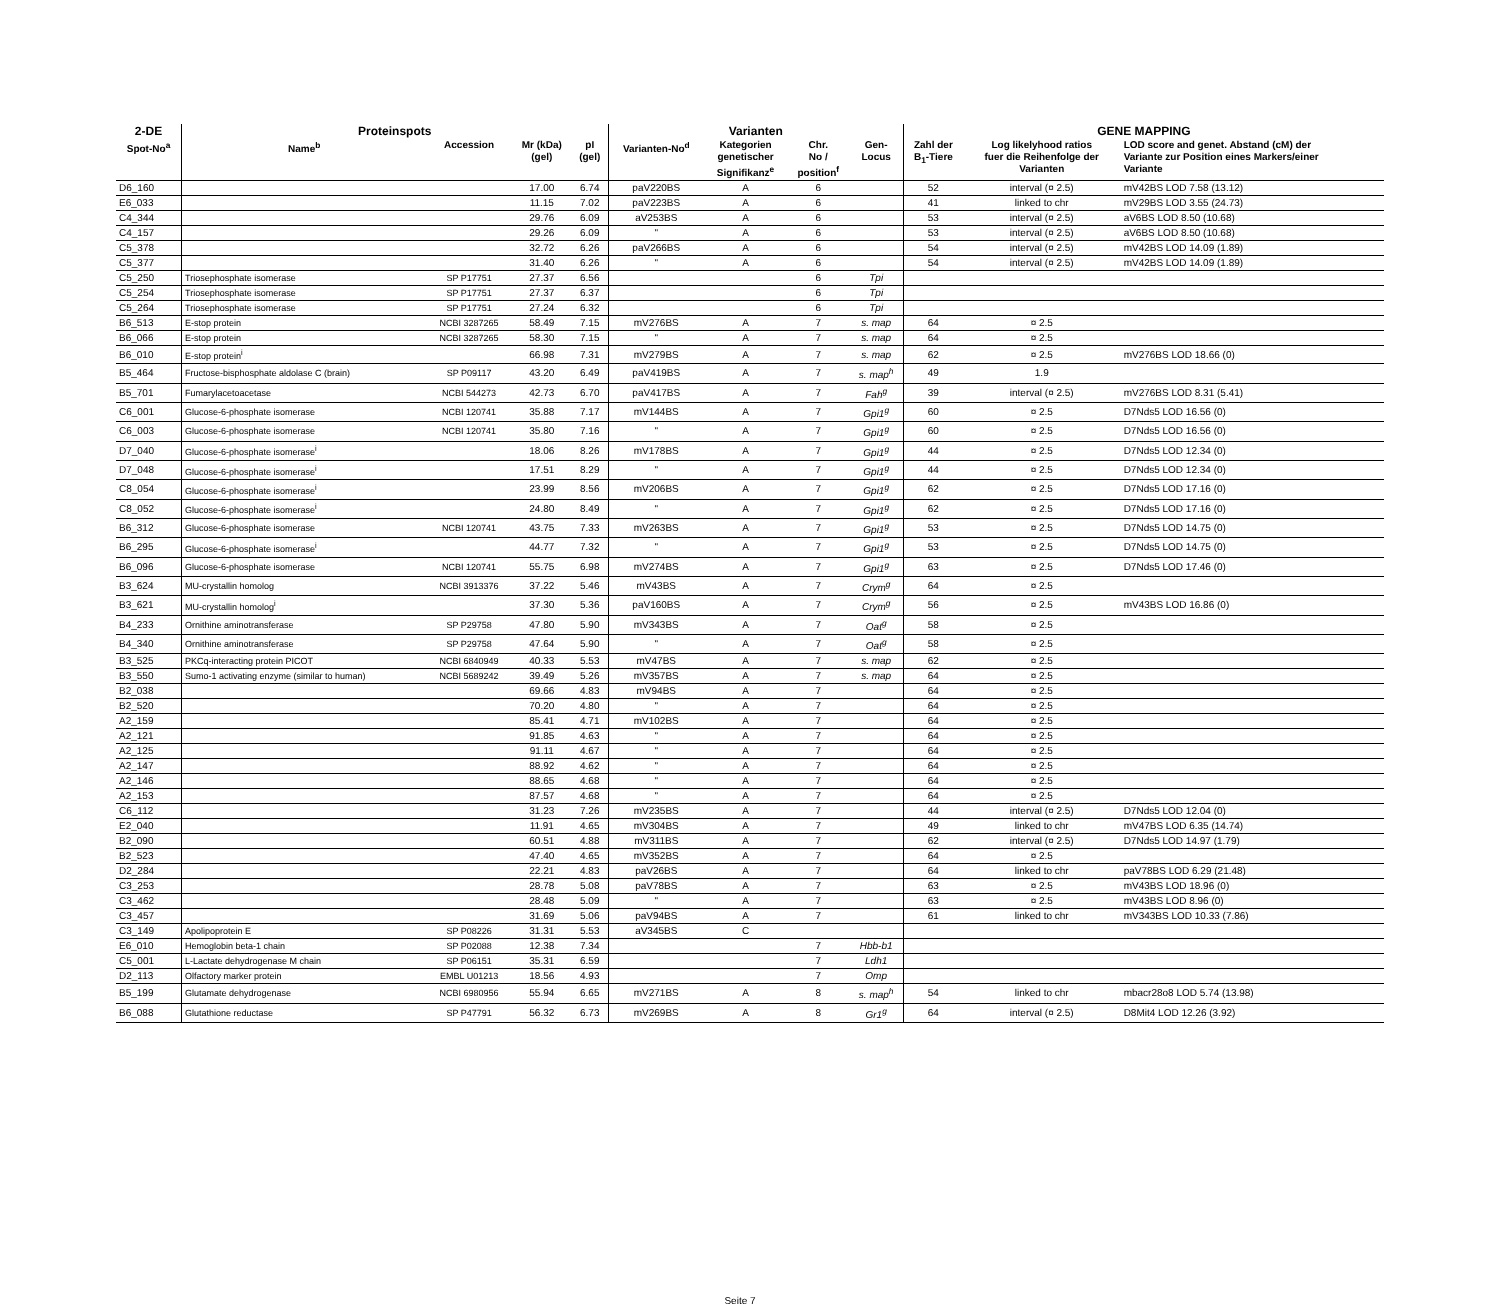| 2-DE | Proteinspots | | | | Varianten | | | | GENE MAPPING | | |
| --- | --- | --- | --- | --- | --- | --- | --- | --- | --- | --- | --- |
| Spot-No<sup>a</sup> | Name<sup>b</sup> | Accession | Mr (kDa) (gel) | pI (gel) | Varianten-No<sup>d</sup> | Kategorien genetischer Signifikanz<sup>e</sup> | Chr. No / position<sup>f</sup> | Gen- Locus | Zahl der B<sub>1</sub>-Tiere | Log likelyhood ratios fuer die Reihenfolge der Varianten | LOD score and genet. Abstand (cM) der Variante zur Position eines Markers/einer Variante |
| D6_160 | | | 17.00 | 6.74 | paV220BS | A | 6 | | 52 | interval (¤ 2.5) | mV42BS LOD 7.58 (13.12) |
| E6_033 | | | 11.15 | 7.02 | paV223BS | A | 6 | | 41 | linked to chr | mV29BS LOD 3.55 (24.73) |
| C4_344 | | | 29.76 | 6.09 | aV253BS | A | 6 | | 53 | interval (¤ 2.5) | aV6BS LOD 8.50 (10.68) |
| C4_157 | | | 29.26 | 6.09 | " | A | 6 | | 53 | interval (¤ 2.5) | aV6BS LOD 8.50 (10.68) |
| C5_378 | | | 32.72 | 6.26 | paV266BS | A | 6 | | 54 | interval (¤ 2.5) | mV42BS LOD 14.09 (1.89) |
| C5_377 | | | 31.40 | 6.26 | " | A | 6 | | 54 | interval (¤ 2.5) | mV42BS LOD 14.09 (1.89) |
| C5_250 | Triosephosphate isomerase | SP P17751 | 27.37 | 6.56 | | | 6 | Tpi | | | |
| C5_254 | Triosephosphate isomerase | SP P17751 | 27.37 | 6.37 | | | 6 | Tpi | | | |
| C5_264 | Triosephosphate isomerase | SP P17751 | 27.24 | 6.32 | | | 6 | Tpi | | | |
| B6_513 | E-stop protein | NCBI 3287265 | 58.49 | 7.15 | mV276BS | A | 7 | s. map | 64 | ¤ 2.5 | |
| B6_066 | E-stop protein | NCBI 3287265 | 58.30 | 7.15 | " | A | 7 | s. map | 64 | ¤ 2.5 | |
| B6_010 | E-stop protein<sup>i</sup> | | 66.98 | 7.31 | mV279BS | A | 7 | s. map | 62 | ¤ 2.5 | mV276BS LOD 18.66 (0) |
| B5_464 | Fructose-bisphosphate aldolase C (brain) | SP P09117 | 43.20 | 6.49 | paV419BS | A | 7 | s. map<sup>h</sup> | 49 | 1.9 | |
| B5_701 | Fumarylacetoacetase | NCBI 544273 | 42.73 | 6.70 | paV417BS | A | 7 | Fah<sup>g</sup> | 39 | interval (¤ 2.5) | mV276BS LOD 8.31 (5.41) |
| C6_001 | Glucose-6-phosphate isomerase | NCBI 120741 | 35.88 | 7.17 | mV144BS | A | 7 | Gpi1<sup>g</sup> | 60 | ¤ 2.5 | D7Nds5 LOD 16.56 (0) |
| C6_003 | Glucose-6-phosphate isomerase | NCBI 120741 | 35.80 | 7.16 | " | A | 7 | Gpi1<sup>g</sup> | 60 | ¤ 2.5 | D7Nds5 LOD 16.56 (0) |
| D7_040 | Glucose-6-phosphate isomerase<sup>i</sup> | | 18.06 | 8.26 | mV178BS | A | 7 | Gpi1<sup>g</sup> | 44 | ¤ 2.5 | D7Nds5 LOD 12.34 (0) |
| D7_048 | Glucose-6-phosphate isomerase<sup>i</sup> | | 17.51 | 8.29 | " | A | 7 | Gpi1<sup>g</sup> | 44 | ¤ 2.5 | D7Nds5 LOD 12.34 (0) |
| C8_054 | Glucose-6-phosphate isomerase<sup>i</sup> | | 23.99 | 8.56 | mV206BS | A | 7 | Gpi1<sup>g</sup> | 62 | ¤ 2.5 | D7Nds5 LOD 17.16 (0) |
| C8_052 | Glucose-6-phosphate isomerase<sup>i</sup> | | 24.80 | 8.49 | " | A | 7 | Gpi1<sup>g</sup> | 62 | ¤ 2.5 | D7Nds5 LOD 17.16 (0) |
| B6_312 | Glucose-6-phosphate isomerase | NCBI 120741 | 43.75 | 7.33 | mV263BS | A | 7 | Gpi1<sup>g</sup> | 53 | ¤ 2.5 | D7Nds5 LOD 14.75 (0) |
| B6_295 | Glucose-6-phosphate isomerase<sup>i</sup> | | 44.77 | 7.32 | " | A | 7 | Gpi1<sup>g</sup> | 53 | ¤ 2.5 | D7Nds5 LOD 14.75 (0) |
| B6_096 | Glucose-6-phosphate isomerase | NCBI 120741 | 55.75 | 6.98 | mV274BS | A | 7 | Gpi1<sup>g</sup> | 63 | ¤ 2.5 | D7Nds5 LOD 17.46 (0) |
| B3_624 | MU-crystallin homolog | NCBI 3913376 | 37.22 | 5.46 | mV43BS | A | 7 | Crym<sup>g</sup> | 64 | ¤ 2.5 | |
| B3_621 | MU-crystallin homolog<sup>i</sup> | | 37.30 | 5.36 | paV160BS | A | 7 | Crym<sup>g</sup> | 56 | ¤ 2.5 | mV43BS LOD 16.86 (0) |
| B4_233 | Ornithine aminotransferase | SP P29758 | 47.80 | 5.90 | mV343BS | A | 7 | Oat<sup>g</sup> | 58 | ¤ 2.5 | |
| B4_340 | Ornithine aminotransferase | SP P29758 | 47.64 | 5.90 | " | A | 7 | Oat<sup>g</sup> | 58 | ¤ 2.5 | |
| B3_525 | PKCq-interacting protein PICOT | NCBI 6840949 | 40.33 | 5.53 | mV47BS | A | 7 | s. map | 62 | ¤ 2.5 | |
| B3_550 | Sumo-1 activating enzyme (similar to human) | NCBI 5689242 | 39.49 | 5.26 | mV357BS | A | 7 | s. map | 64 | ¤ 2.5 | |
| B2_038 | | | 69.66 | 4.83 | mV94BS | A | 7 | | 64 | ¤ 2.5 | |
| B2_520 | | | 70.20 | 4.80 | " | A | 7 | | 64 | ¤ 2.5 | |
| A2_159 | | | 85.41 | 4.71 | mV102BS | A | 7 | | 64 | ¤ 2.5 | |
| A2_121 | | | 91.85 | 4.63 | " | A | 7 | | 64 | ¤ 2.5 | |
| A2_125 | | | 91.11 | 4.67 | " | A | 7 | | 64 | ¤ 2.5 | |
| A2_147 | | | 88.92 | 4.62 | " | A | 7 | | 64 | ¤ 2.5 | |
| A2_146 | | | 88.65 | 4.68 | " | A | 7 | | 64 | ¤ 2.5 | |
| A2_153 | | | 87.57 | 4.68 | " | A | 7 | | 64 | ¤ 2.5 | |
| C6_112 | | | 31.23 | 7.26 | mV235BS | A | 7 | | 44 | interval (¤ 2.5) | D7Nds5 LOD 12.04 (0) |
| E2_040 | | | 11.91 | 4.65 | mV304BS | A | 7 | | 49 | linked to chr | mV47BS LOD 6.35 (14.74) |
| B2_090 | | | 60.51 | 4.88 | mV311BS | A | 7 | | 62 | interval (¤ 2.5) | D7Nds5 LOD 14.97 (1.79) |
| B2_523 | | | 47.40 | 4.65 | mV352BS | A | 7 | | 64 | ¤ 2.5 | |
| D2_284 | | | 22.21 | 4.83 | paV26BS | A | 7 | | 64 | linked to chr | paV78BS LOD 6.29 (21.48) |
| C3_253 | | | 28.78 | 5.08 | paV78BS | A | 7 | | 63 | ¤ 2.5 | mV43BS LOD 18.96 (0) |
| C3_462 | | | 28.48 | 5.09 | " | A | 7 | | 63 | ¤ 2.5 | mV43BS LOD 8.96 (0) |
| C3_457 | | | 31.69 | 5.06 | paV94BS | A | 7 | | 61 | linked to chr | mV343BS LOD 10.33 (7.86) |
| C3_149 | Apolipoprotein E | SP P08226 | 31.31 | 5.53 | aV345BS | C | | | | | |
| E6_010 | Hemoglobin beta-1 chain | SP P02088 | 12.38 | 7.34 | | | 7 | Hbb-b1 | | | |
| C5_001 | L-Lactate dehydrogenase M chain | SP P06151 | 35.31 | 6.59 | | | 7 | Ldh1 | | | |
| D2_113 | Olfactory marker protein | EMBL U01213 | 18.56 | 4.93 | | | 7 | Omp | | | |
| B5_199 | Glutamate dehydrogenase | NCBI 6980956 | 55.94 | 6.65 | mV271BS | A | 8 | s. map<sup>h</sup> | 54 | linked to chr | mbacr28o8 LOD 5.74 (13.98) |
| B6_088 | Glutathione reductase | SP P47791 | 56.32 | 6.73 | mV269BS | A | 8 | Gr1<sup>g</sup> | 64 | interval (¤ 2.5) | D8Mit4 LOD 12.26 (3.92) |
Seite 7